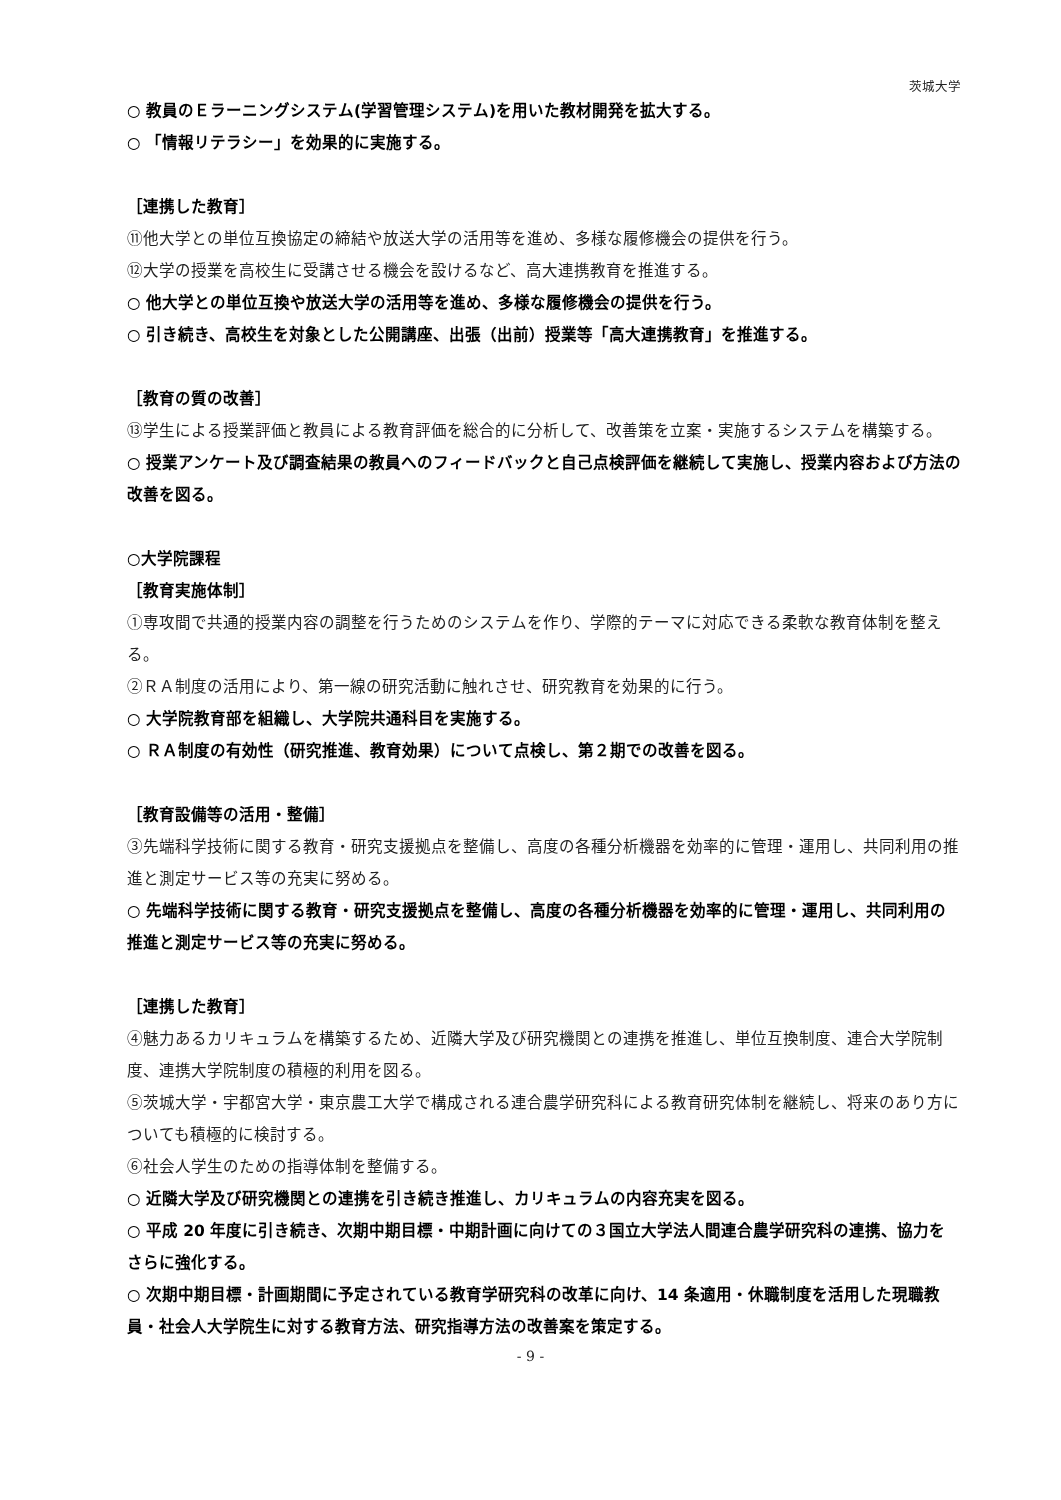茨城大学
○ 教員のＥラーニングシステム(学習管理システム)を用いた教材開発を拡大する。
○ 「情報リテラシー」を効果的に実施する。
［連携した教育］
⑪他大学との単位互換協定の締結や放送大学の活用等を進め、多様な履修機会の提供を行う。
⑫大学の授業を高校生に受講させる機会を設けるなど、高大連携教育を推進する。
○ 他大学との単位互換や放送大学の活用等を進め、多様な履修機会の提供を行う。
○ 引き続き、高校生を対象とした公開講座、出張（出前）授業等「高大連携教育」を推進する。
［教育の質の改善］
⑬学生による授業評価と教員による教育評価を総合的に分析して、改善策を立案・実施するシステムを構築する。
○ 授業アンケート及び調査結果の教員へのフィードバックと自己点検評価を継続して実施し、授業内容および方法の改善を図る。
○大学院課程
［教育実施体制］
①専攻間で共通的授業内容の調整を行うためのシステムを作り、学際的テーマに対応できる柔軟な教育体制を整える。
②ＲＡ制度の活用により、第一線の研究活動に触れさせ、研究教育を効果的に行う。
○ 大学院教育部を組織し、大学院共通科目を実施する。
○ ＲＡ制度の有効性（研究推進、教育効果）について点検し、第２期での改善を図る。
［教育設備等の活用・整備］
③先端科学技術に関する教育・研究支援拠点を整備し、高度の各種分析機器を効率的に管理・運用し、共同利用の推進と測定サービス等の充実に努める。
○ 先端科学技術に関する教育・研究支援拠点を整備し、高度の各種分析機器を効率的に管理・運用し、共同利用の推進と測定サービス等の充実に努める。
［連携した教育］
④魅力あるカリキュラムを構築するため、近隣大学及び研究機関との連携を推進し、単位互換制度、連合大学院制度、連携大学院制度の積極的利用を図る。
⑤茨城大学・宇都宮大学・東京農工大学で構成される連合農学研究科による教育研究体制を継続し、将来のあり方についても積極的に検討する。
⑥社会人学生のための指導体制を整備する。
○ 近隣大学及び研究機関との連携を引き続き推進し、カリキュラムの内容充実を図る。
○ 平成 20 年度に引き続き、次期中期目標・中期計画に向けての３国立大学法人間連合農学研究科の連携、協力をさらに強化する。
○ 次期中期目標・計画期間に予定されている教育学研究科の改革に向け、14 条適用・休職制度を活用した現職教員・社会人大学院生に対する教育方法、研究指導方法の改善案を策定する。
- 9 -